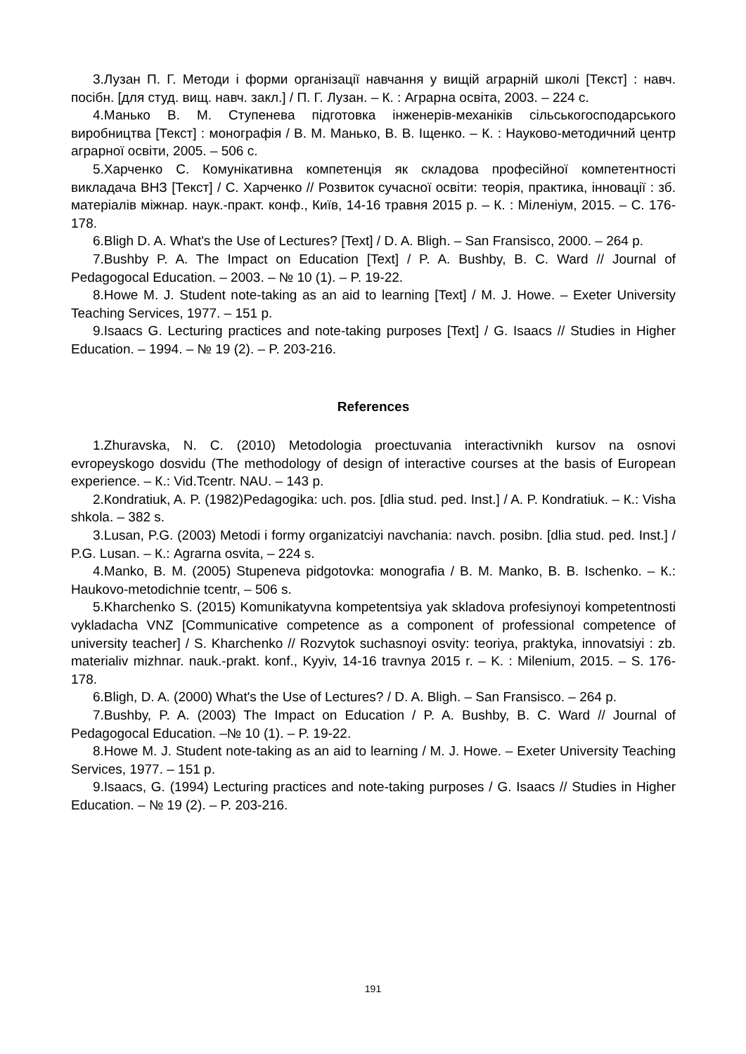3.Лузан П. Г. Методи і форми організації навчання у вищій аграрній школі [Текст] : навч. посібн. [для студ. вищ. навч. закл.] / П. Г. Лузан. – К. : Аграрна освіта, 2003. – 224 с.
4.Манько В. М. Ступенева підготовка інженерів-механіків сільськогосподарського виробництва [Текст] : монографія / В. М. Манько, В. В. Іщенко. – К. : Науково-методичний центр аграрної освіти, 2005. – 506 с.
5.Харченко С. Комунікативна компетенція як складова професійної компетентності викладача ВНЗ [Текст] / С. Харченко // Розвиток сучасної освіти: теорія, практика, інновації : зб. матеріалів міжнар. наук.-практ. конф., Київ, 14-16 травня 2015 р. – К. : Міленіум, 2015. – С. 176-178.
6.Bligh D. A. What's the Use of Lectures? [Text] / D. A. Bligh. – San Fransisco, 2000. – 264 p.
7.Bushby P. A. The Impact on Education [Text] / P. A. Bushby, B. C. Ward // Journal of Pedagogocal Education. – 2003. – № 10 (1). – P. 19-22.
8.Howe M. J. Student note-taking as an aid to learning [Text] / M. J. Howe. – Exeter University Teaching Services, 1977. – 151 p.
9.Isaacs G. Lecturing practices and note-taking purposes [Text] / G. Isaacs // Studies in Higher Education. – 1994. – № 19 (2). – P. 203-216.
References
1.Zhuravska, N. C. (2010) Metodologia proectuvania interactivnikh kursov na osnovi evropeyskogo dosvidu (The methodology of design of interactive courses at the basis of European experience. – К.: Vid.Tcentr. NAU. – 143 p.
2.Кondratiuk, A. P. (1982)Pedagogika: uch. pos. [dlia stud. ped. Inst.] / A. P. Кondratiuk. – К.: Visha shkola. – 382 s.
3.Lusan, P.G. (2003) Metodi i formy organizatciyi navchania: navch. posibn. [dlia stud. ped. Inst.] / P.G. Lusan. – К.: Agrarna osvita, – 224 s.
4.Manko, В. М. (2005) Stupeneva pidgotovka: мonografia / В. М. Manko, В. В. Ischenko. – К.: Haukovo-metodichnie tcentr, – 506 s.
5.Kharchenko S. (2015) Komunikatyvna kompetentsiya yak skladova profesiynoyi kompetentnosti vykladacha VNZ [Communicative competence as a component of professional competence of university teacher] / S. Kharchenko // Rozvytok suchasnoyi osvity: teoriya, praktyka, innovatsiyi : zb. materialiv mizhnar. nauk.-prakt. konf., Kyyiv, 14-16 travnya 2015 r. – K. : Milenium, 2015. – S. 176-178.
6.Bligh, D. A. (2000) What's the Use of Lectures? / D. A. Bligh. – San Fransisco. – 264 p.
7.Bushby, P. A. (2003) The Impact on Education / P. A. Bushby, B. C. Ward // Journal of Pedagogocal Education. –№ 10 (1). – P. 19-22.
8.Howe M. J. Student note-taking as an aid to learning / M. J. Howe. – Exeter University Teaching Services, 1977. – 151 p.
9.Isaacs, G. (1994) Lecturing practices and note-taking purposes / G. Isaacs // Studies in Higher Education. – № 19 (2). – P. 203-216.
191